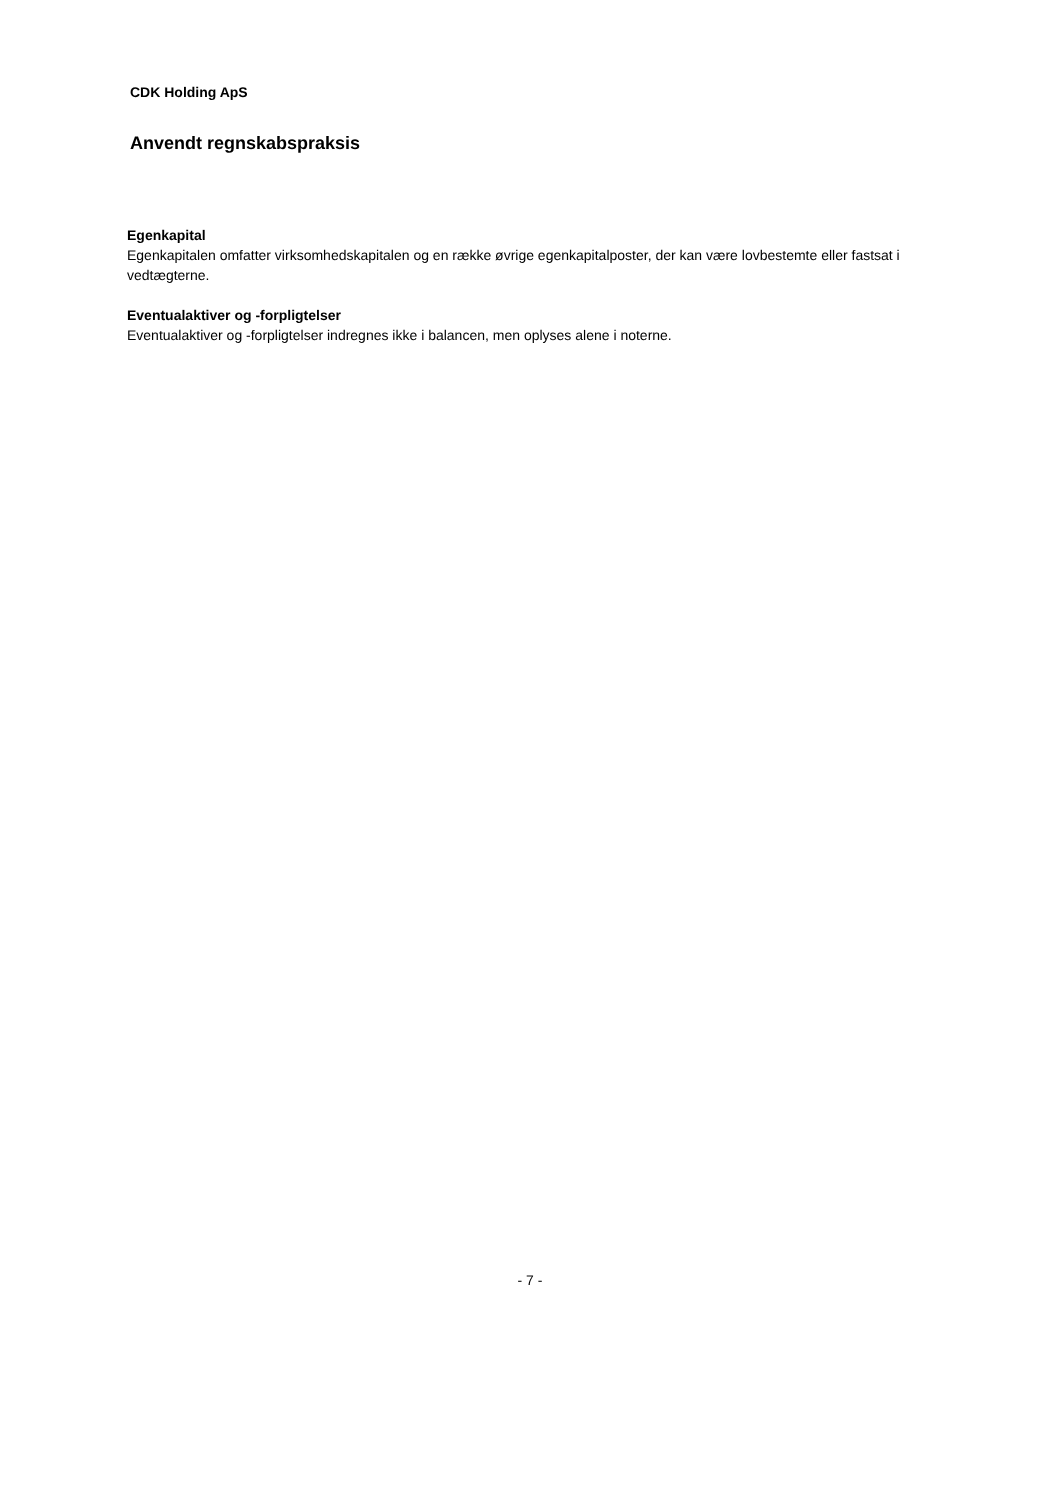CDK Holding ApS
Anvendt regnskabspraksis
Egenkapital
Egenkapitalen omfatter virksomhedskapitalen og en række øvrige egenkapitalposter, der kan være lovbestemte eller fastsat i vedtægterne.
Eventualaktiver og -forpligtelser
Eventualaktiver og -forpligtelser indregnes ikke i balancen, men oplyses alene i noterne.
- 7 -